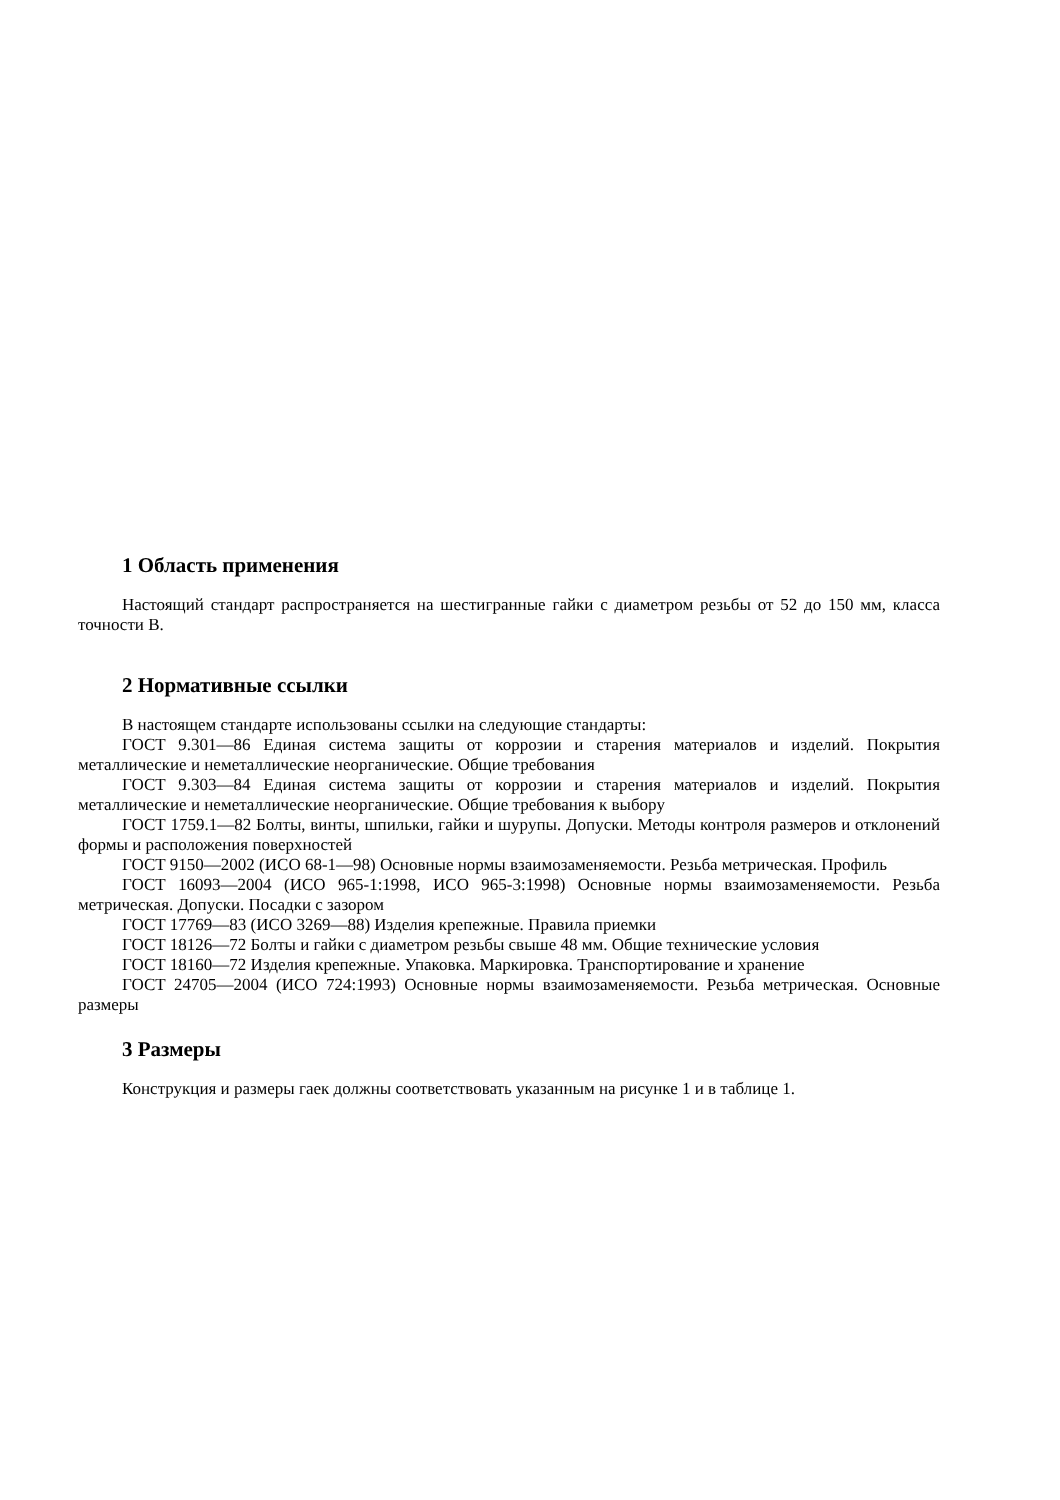1 Область применения
Настоящий стандарт распространяется на шестигранные гайки с диаметром резьбы от 52 до 150 мм, класса точности В.
2 Нормативные ссылки
В настоящем стандарте использованы ссылки на следующие стандарты:
ГОСТ 9.301—86 Единая система защиты от коррозии и старения материалов и изделий. Покрытия металлические и неметаллические неорганические. Общие требования
ГОСТ 9.303—84 Единая система защиты от коррозии и старения материалов и изделий. Покрытия металлические и неметаллические неорганические. Общие требования к выбору
ГОСТ 1759.1—82 Болты, винты, шпильки, гайки и шурупы. Допуски. Методы контроля размеров и отклонений формы и расположения поверхностей
ГОСТ 9150—2002 (ИСО 68-1—98) Основные нормы взаимозаменяемости. Резьба метрическая. Профиль
ГОСТ 16093—2004 (ИСО 965-1:1998, ИСО 965-3:1998) Основные нормы взаимозаменяемости. Резьба метрическая. Допуски. Посадки с зазором
ГОСТ 17769—83 (ИСО 3269—88) Изделия крепежные. Правила приемки
ГОСТ 18126—72 Болты и гайки с диаметром резьбы свыше 48 мм. Общие технические условия
ГОСТ 18160—72 Изделия крепежные. Упаковка. Маркировка. Транспортирование и хранение
ГОСТ 24705—2004 (ИСО 724:1993) Основные нормы взаимозаменяемости. Резьба метрическая. Основные размеры
3 Размеры
Конструкция и размеры гаек должны соответствовать указанным на рисунке 1 и в таблице 1.